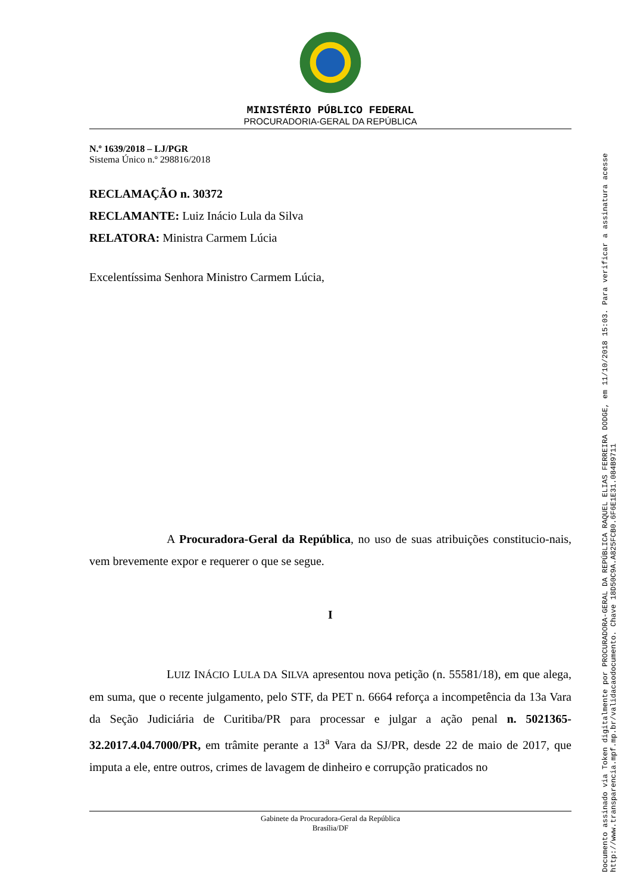MINISTÉRIO PÚBLICO FEDERAL
PROCURADORIA-GERAL DA REPÚBLICA
N.º 1639/2018 – LJ/PGR
Sistema Único n.º 298816/2018
RECLAMAÇÃO n. 30372
RECLAMANTE: Luiz Inácio Lula da Silva
RELATORA: Ministra Carmem Lúcia
Excelentíssima Senhora Ministro Carmem Lúcia,
A Procuradora-Geral da República, no uso de suas atribuições constitucio-nais, vem brevemente expor e requerer o que se segue.
I
LUIZ INÁCIO LULA DA SILVA apresentou nova petição (n. 55581/18), em que alega, em suma, que o recente julgamento, pelo STF, da PET n. 6664 reforça a incompetência da 13a Vara da Seção Judiciária de Curitiba/PR para processar e julgar a ação penal n. 5021365-32.2017.4.04.7000/PR, em trâmite perante a 13<sup>a</sup> Vara da SJ/PR, desde 22 de maio de 2017, que imputa a ele, entre outros, crimes de lavagem de dinheiro e corrupção praticados no
Gabinete da Procuradora-Geral da República
Brasília/DF
Documento assinado via Token digitalmente por PROCURADORA-GERAL DA REPÚBLICA RAQUEL ELIAS FERREIRA DODGE, em 11/10/2018 15:03. Para verificar a assinatura acesse
http://www.transparencia.mpf.mp.br/validacaodocumento. Chave 18D50C9A.A825FCB0.6F6E1E31.084B9711